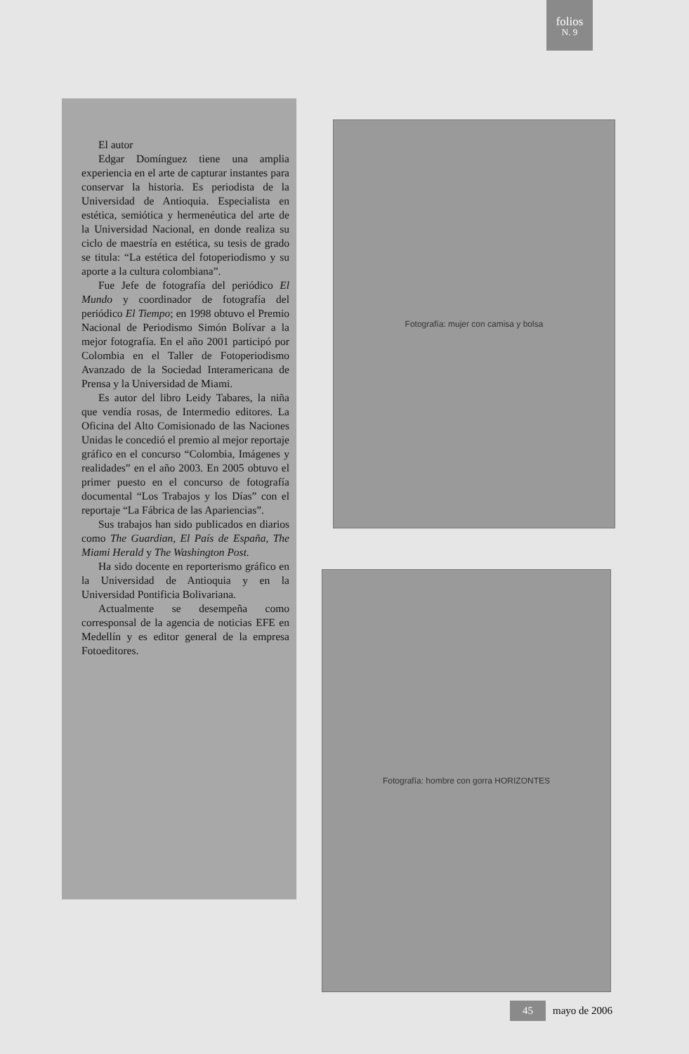folios
N. 9
El autor
Edgar Domínguez tiene una amplia experiencia en el arte de capturar instantes para conservar la historia. Es periodista de la Universidad de Antioquia. Especialista en estética, semiótica y hermenéutica del arte de la Universidad Nacional, en donde realiza su ciclo de maestría en estética, su tesis de grado se titula: “La estética del fotoperiodismo y su aporte a la cultura colombiana”.
Fue Jefe de fotografía del periódico El Mundo y coordinador de fotografía del periódico El Tiempo; en 1998 obtuvo el Premio Nacional de Periodismo Simón Bolívar a la mejor fotografía. En el año 2001 participó por Colombia en el Taller de Fotoperiodismo Avanzado de la Sociedad Interamericana de Prensa y la Universidad de Miami.
Es autor del libro Leidy Tabares, la niña que vendía rosas, de Intermedio editores. La Oficina del Alto Comisionado de las Naciones Unidas le concedió el premio al mejor reportaje gráfico en el concurso “Colombia, Imágenes y realidades” en el año 2003. En 2005 obtuvo el primer puesto en el concurso de fotografía documental “Los Trabajos y los Días” con el reportaje “La Fábrica de las Apariencias”.
Sus trabajos han sido publicados en diarios como The Guardian, El País de España, The Miami Herald y The Washington Post.
Ha sido docente en reporterismo gráfico en la Universidad de Antioquia y en la Universidad Pontificia Bolivariana.
Actualmente se desempeña como corresponsal de la agencia de noticias EFE en Medellín y es editor general de la empresa Fotoeditores.
Fotografía: mujer con camisa y bolsa
Fotografía: hombre con gorra HORIZONTES
45 mayo de 2006